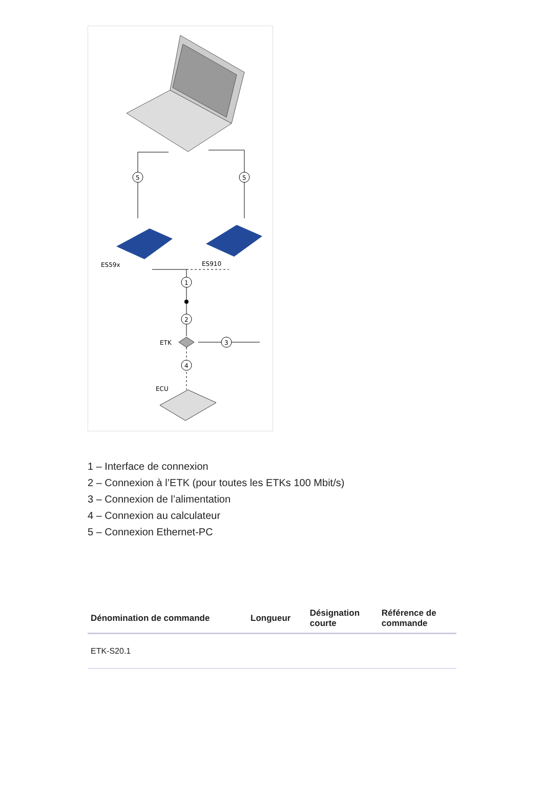5
5
ES59x
ES910
1
2
ETK
3
4
ECU
1 – Interface de connexion
2 – Connexion à l’ETK (pour toutes les ETKs 100 Mbit/s)
3 – Connexion de l’alimentation
4 – Connexion au calculateur
5 – Connexion Ethernet-PC
| Dénomination de commande | Longueur | Désignation courte | Référence de commande |
| --- | --- | --- | --- |
| ETK-S20.1 | | | |